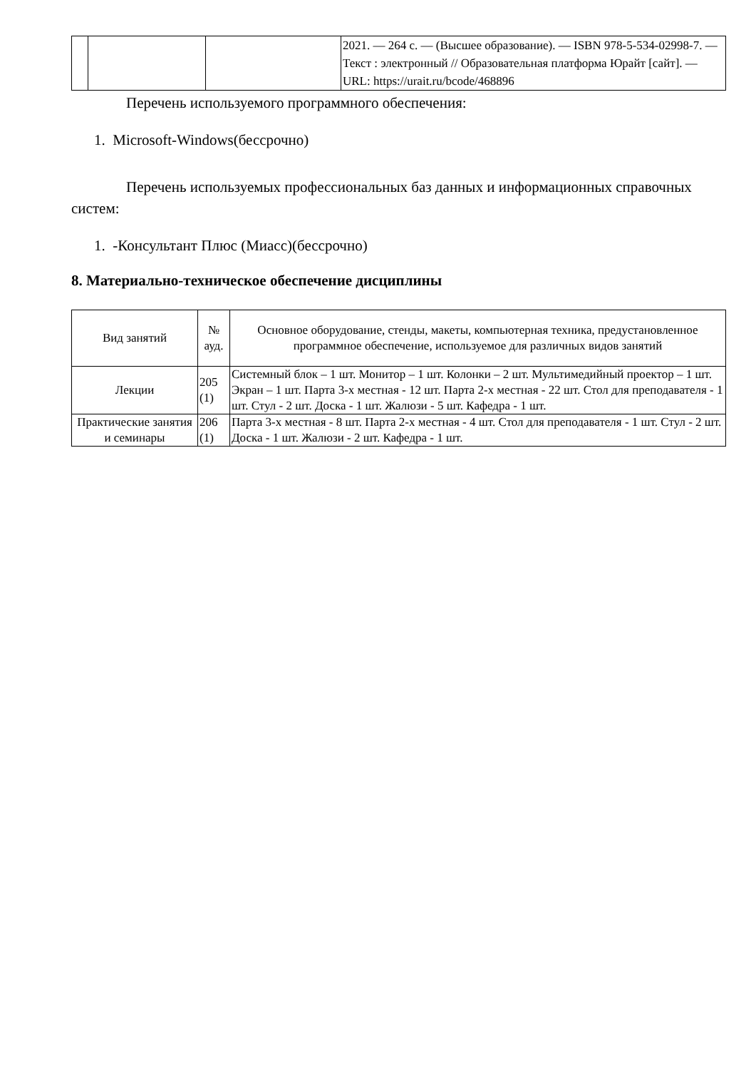| | | | 2021. — 264 с. — (Высшее образование). — ISBN 978-5-534-02998-7. — Текст : электронный // Образовательная платформа Юрайт [сайт]. — URL: https://urait.ru/bcode/468896 |
Перечень используемого программного обеспечения:
1. Microsoft-Windows(бессрочно)
Перечень используемых профессиональных баз данных и информационных справочных систем:
1. -Консультант Плюс (Миасс)(бессрочно)
8. Материально-техническое обеспечение дисциплины
| Вид занятий | № ауд. | Основное оборудование, стенды, макеты, компьютерная техника, предустановленное программное обеспечение, используемое для различных видов занятий |
| --- | --- | --- |
| Лекции | 205 (1) | Системный блок – 1 шт. Монитор – 1 шт. Колонки – 2 шт. Мультимедийный проектор – 1 шт. Экран – 1 шт. Парта 3-х местная - 12 шт. Парта 2-х местная - 22 шт. Стол для преподавателя - 1 шт. Стул - 2 шт. Доска - 1 шт. Жалюзи - 5 шт. Кафедра - 1 шт. |
| Практические занятия и семинары | 206 (1) | Парта 3-х местная - 8 шт. Парта 2-х местная - 4 шт. Стол для преподавателя - 1 шт. Стул - 2 шт. Доска - 1 шт. Жалюзи - 2 шт. Кафедра - 1 шт. |